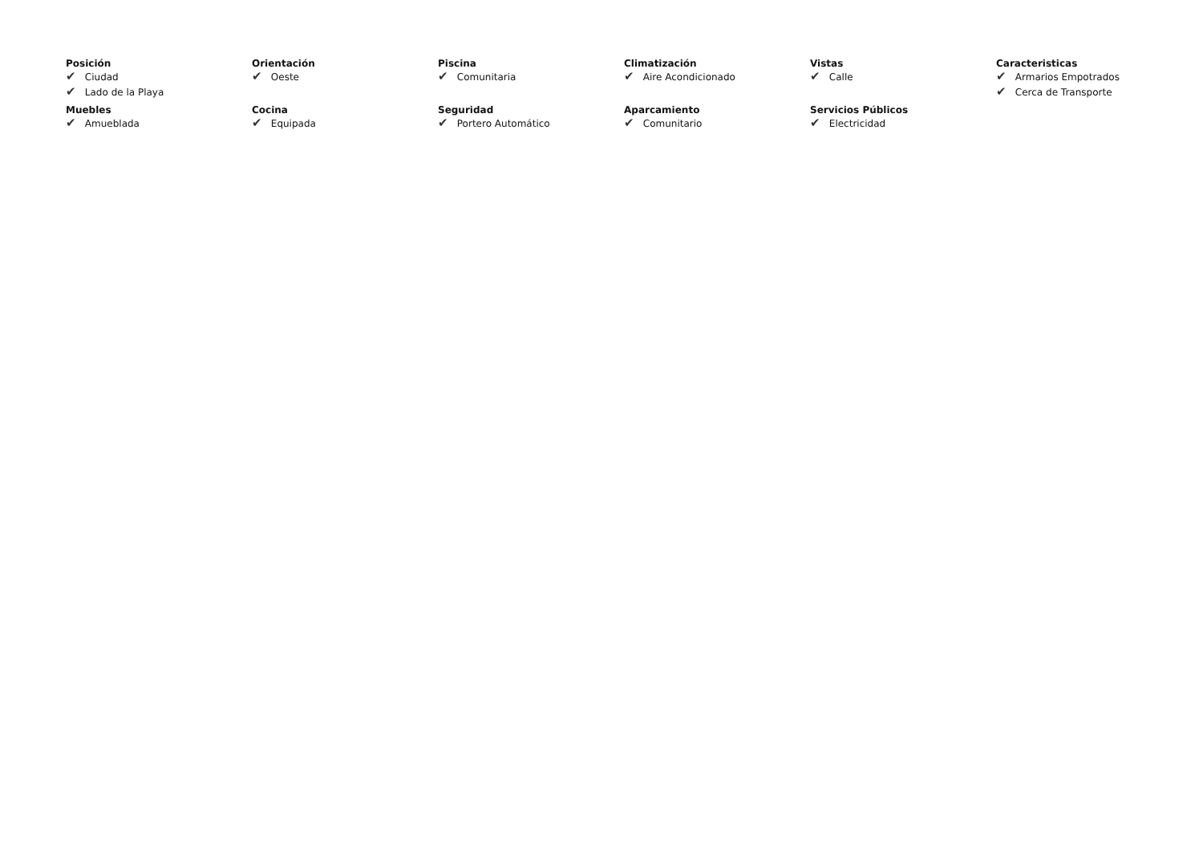Posición
✔ Ciudad
✔ Lado de la Playa
Orientación
✔ Oeste
Piscina
✔ Comunitaria
Climatización
✔ Aire Acondicionado
Vistas
✔ Calle
Caracteristicas
✔ Armarios Empotrados
✔ Cerca de Transporte
Muebles
✔ Amueblada
Cocina
✔ Equipada
Seguridad
✔ Portero Automático
Aparcamiento
✔ Comunitario
Servicios Públicos
✔ Electricidad